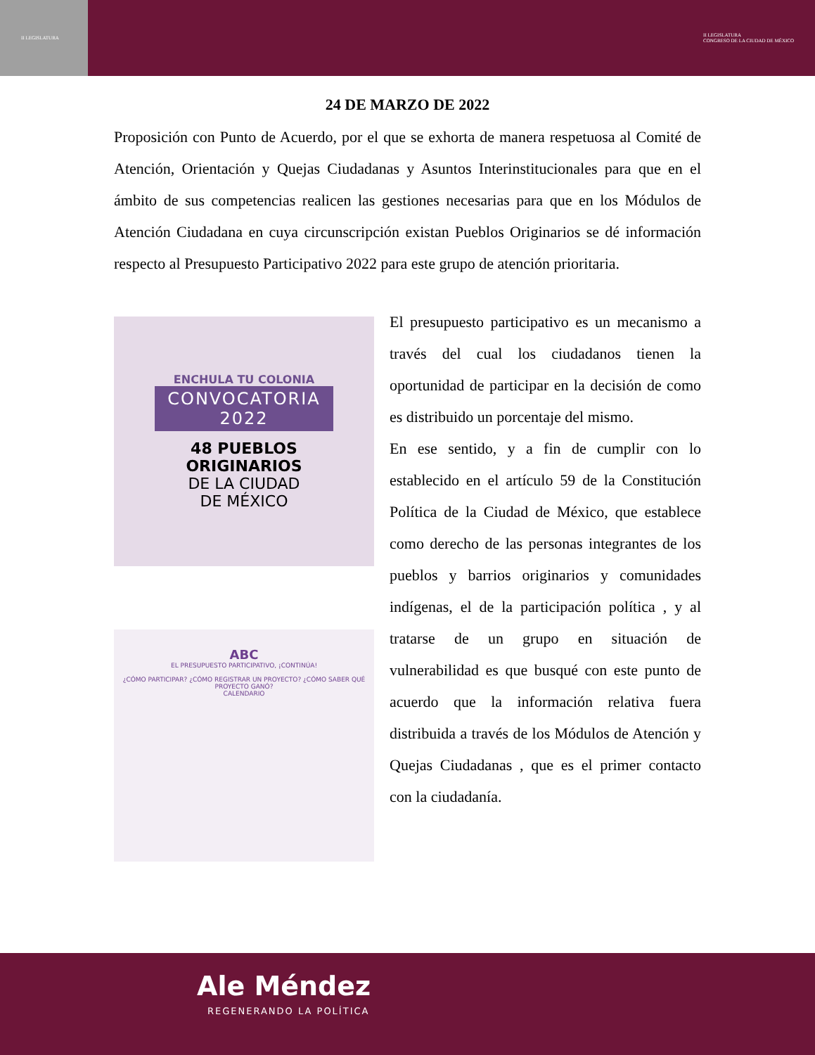II LEGISLATURA II LEGISLATURA
CONGRESO DE LA CIUDAD DE MÉXICO
24 DE MARZO DE 2022
Proposición con Punto de Acuerdo, por el que se exhorta de manera respetuosa al Comité de Atención, Orientación y Quejas Ciudadanas y Asuntos Interinstitucionales para que en el ámbito de sus competencias realicen las gestiones necesarias para que en los Módulos de Atención Ciudadana en cuya circunscripción existan Pueblos Originarios se dé información respecto al Presupuesto Participativo 2022 para este grupo de atención prioritaria.
ENCHULA TU COLONIA
CONVOCATORIA
2022
48 PUEBLOS
ORIGINARIOS
DE LA CIUDAD
DE MÉXICO
ABC
EL PRESUPUESTO PARTICIPATIVO, ¡CONTINÚA!
¿CÓMO PARTICIPAR? ¿CÓMO REGISTRAR UN PROYECTO? ¿CÓMO SABER QUÉ PROYECTO GANÓ?
CALENDARIO
El presupuesto participativo es un mecanismo a través del cual los ciudadanos tienen la oportunidad de participar en la decisión de como es distribuido un porcentaje del mismo.
En ese sentido, y a fin de cumplir con lo establecido en el artículo 59 de la Constitución Política de la Ciudad de México, que establece como derecho de las personas integrantes de los pueblos y barrios originarios y comunidades indígenas, el de la participación política , y al tratarse de un grupo en situación de vulnerabilidad es que busqué con este punto de acuerdo que la información relativa fuera distribuida a través de los Módulos de Atención y Quejas Ciudadanas , que es el primer contacto con la ciudadanía.
Ale Méndez
REGENERANDO LA POLÍTICA